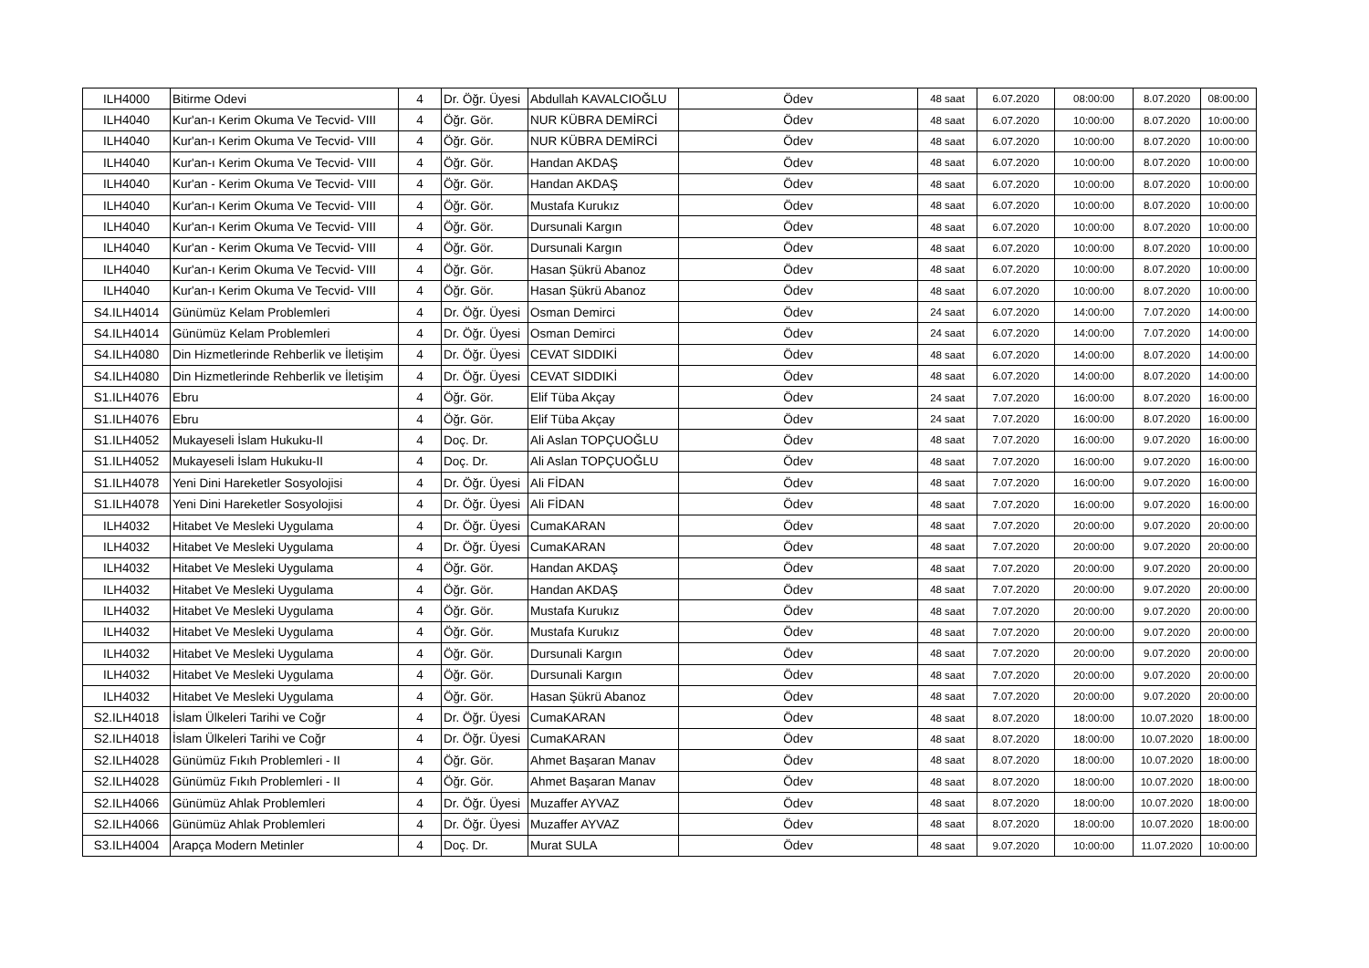| ILH4000 | Bitirme Odevi | 4 | Dr. Öğr. Üyesi | Abdullah KAVALCIOĞLU | Ödev | 48 saat | 6.07.2020 | 08:00:00 | 8.07.2020 | 08:00:00 |
| ILH4040 | Kur'an-ı Kerim Okuma Ve Tecvid- VIII | 4 | Öğr. Gör. | NUR KÜBRA DEMİRCİ | Ödev | 48 saat | 6.07.2020 | 10:00:00 | 8.07.2020 | 10:00:00 |
| ILH4040 | Kur'an-ı Kerim Okuma Ve Tecvid- VIII | 4 | Öğr. Gör. | NUR KÜBRA DEMİRCİ | Ödev | 48 saat | 6.07.2020 | 10:00:00 | 8.07.2020 | 10:00:00 |
| ILH4040 | Kur'an-ı Kerim Okuma Ve Tecvid- VIII | 4 | Öğr. Gör. | Handan AKDAŞ | Ödev | 48 saat | 6.07.2020 | 10:00:00 | 8.07.2020 | 10:00:00 |
| ILH4040 | Kur'an - Kerim Okuma Ve Tecvid- VIII | 4 | Öğr. Gör. | Handan AKDAŞ | Ödev | 48 saat | 6.07.2020 | 10:00:00 | 8.07.2020 | 10:00:00 |
| ILH4040 | Kur'an-ı Kerim Okuma Ve Tecvid- VIII | 4 | Öğr. Gör. | Mustafa Kurukız | Ödev | 48 saat | 6.07.2020 | 10:00:00 | 8.07.2020 | 10:00:00 |
| ILH4040 | Kur'an-ı Kerim Okuma Ve Tecvid- VIII | 4 | Öğr. Gör. | Dursunali Kargın | Ödev | 48 saat | 6.07.2020 | 10:00:00 | 8.07.2020 | 10:00:00 |
| ILH4040 | Kur'an - Kerim Okuma Ve Tecvid- VIII | 4 | Öğr. Gör. | Dursunali Kargın | Ödev | 48 saat | 6.07.2020 | 10:00:00 | 8.07.2020 | 10:00:00 |
| ILH4040 | Kur'an-ı Kerim Okuma Ve Tecvid- VIII | 4 | Öğr. Gör. | Hasan Şükrü Abanoz | Ödev | 48 saat | 6.07.2020 | 10:00:00 | 8.07.2020 | 10:00:00 |
| ILH4040 | Kur'an-ı Kerim Okuma Ve Tecvid- VIII | 4 | Öğr. Gör. | Hasan Şükrü Abanoz | Ödev | 48 saat | 6.07.2020 | 10:00:00 | 8.07.2020 | 10:00:00 |
| S4.ILH4014 | Günümüz Kelam Problemleri | 4 | Dr. Öğr. Üyesi | Osman Demirci | Ödev | 24 saat | 6.07.2020 | 14:00:00 | 7.07.2020 | 14:00:00 |
| S4.ILH4014 | Günümüz Kelam Problemleri | 4 | Dr. Öğr. Üyesi | Osman Demirci | Ödev | 24 saat | 6.07.2020 | 14:00:00 | 7.07.2020 | 14:00:00 |
| S4.ILH4080 | Din Hizmetlerinde Rehberlik ve İletişim | 4 | Dr. Öğr. Üyesi | CEVAT SIDDIKİ | Ödev | 48 saat | 6.07.2020 | 14:00:00 | 8.07.2020 | 14:00:00 |
| S4.ILH4080 | Din Hizmetlerinde Rehberlik ve İletişim | 4 | Dr. Öğr. Üyesi | CEVAT SIDDIKİ | Ödev | 48 saat | 6.07.2020 | 14:00:00 | 8.07.2020 | 14:00:00 |
| S1.ILH4076 | Ebru | 4 | Öğr. Gör. | Elif Tüba Akçay | Ödev | 24 saat | 7.07.2020 | 16:00:00 | 8.07.2020 | 16:00:00 |
| S1.ILH4076 | Ebru | 4 | Öğr. Gör. | Elif Tüba Akçay | Ödev | 24 saat | 7.07.2020 | 16:00:00 | 8.07.2020 | 16:00:00 |
| S1.ILH4052 | Mukayeseli İslam Hukuku-II | 4 | Doç. Dr. | Ali Aslan TOPÇUOĞLU | Ödev | 48 saat | 7.07.2020 | 16:00:00 | 9.07.2020 | 16:00:00 |
| S1.ILH4052 | Mukayeseli İslam Hukuku-II | 4 | Doç. Dr. | Ali Aslan TOPÇUOĞLU | Ödev | 48 saat | 7.07.2020 | 16:00:00 | 9.07.2020 | 16:00:00 |
| S1.ILH4078 | Yeni Dini Hareketler Sosyolojisi | 4 | Dr. Öğr. Üyesi | Ali FİDAN | Ödev | 48 saat | 7.07.2020 | 16:00:00 | 9.07.2020 | 16:00:00 |
| S1.ILH4078 | Yeni Dini Hareketler Sosyolojisi | 4 | Dr. Öğr. Üyesi | Ali FİDAN | Ödev | 48 saat | 7.07.2020 | 16:00:00 | 9.07.2020 | 16:00:00 |
| ILH4032 | Hitabet Ve Mesleki Uygulama | 4 | Dr. Öğr. Üyesi | CumaKARAN | Ödev | 48 saat | 7.07.2020 | 20:00:00 | 9.07.2020 | 20:00:00 |
| ILH4032 | Hitabet Ve Mesleki Uygulama | 4 | Dr. Öğr. Üyesi | CumaKARAN | Ödev | 48 saat | 7.07.2020 | 20:00:00 | 9.07.2020 | 20:00:00 |
| ILH4032 | Hitabet Ve Mesleki Uygulama | 4 | Öğr. Gör. | Handan AKDAŞ | Ödev | 48 saat | 7.07.2020 | 20:00:00 | 9.07.2020 | 20:00:00 |
| ILH4032 | Hitabet Ve Mesleki Uygulama | 4 | Öğr. Gör. | Handan AKDAŞ | Ödev | 48 saat | 7.07.2020 | 20:00:00 | 9.07.2020 | 20:00:00 |
| ILH4032 | Hitabet Ve Mesleki Uygulama | 4 | Öğr. Gör. | Mustafa Kurukız | Ödev | 48 saat | 7.07.2020 | 20:00:00 | 9.07.2020 | 20:00:00 |
| ILH4032 | Hitabet Ve Mesleki Uygulama | 4 | Öğr. Gör. | Mustafa Kurukız | Ödev | 48 saat | 7.07.2020 | 20:00:00 | 9.07.2020 | 20:00:00 |
| ILH4032 | Hitabet Ve Mesleki Uygulama | 4 | Öğr. Gör. | Dursunali Kargın | Ödev | 48 saat | 7.07.2020 | 20:00:00 | 9.07.2020 | 20:00:00 |
| ILH4032 | Hitabet Ve Mesleki Uygulama | 4 | Öğr. Gör. | Dursunali Kargın | Ödev | 48 saat | 7.07.2020 | 20:00:00 | 9.07.2020 | 20:00:00 |
| ILH4032 | Hitabet Ve Mesleki Uygulama | 4 | Öğr. Gör. | Hasan Şükrü Abanoz | Ödev | 48 saat | 7.07.2020 | 20:00:00 | 9.07.2020 | 20:00:00 |
| S2.ILH4018 | İslam Ülkeleri Tarihi ve Coğr | 4 | Dr. Öğr. Üyesi | CumaKARAN | Ödev | 48 saat | 8.07.2020 | 18:00:00 | 10.07.2020 | 18:00:00 |
| S2.ILH4018 | İslam Ülkeleri Tarihi ve Coğr | 4 | Dr. Öğr. Üyesi | CumaKARAN | Ödev | 48 saat | 8.07.2020 | 18:00:00 | 10.07.2020 | 18:00:00 |
| S2.ILH4028 | Günümüz Fıkıh Problemleri - II | 4 | Öğr. Gör. | Ahmet Başaran Manav | Ödev | 48 saat | 8.07.2020 | 18:00:00 | 10.07.2020 | 18:00:00 |
| S2.ILH4028 | Günümüz Fıkıh Problemleri - II | 4 | Öğr. Gör. | Ahmet Başaran Manav | Ödev | 48 saat | 8.07.2020 | 18:00:00 | 10.07.2020 | 18:00:00 |
| S2.ILH4066 | Günümüz Ahlak Problemleri | 4 | Dr. Öğr. Üyesi | Muzaffer AYVAZ | Ödev | 48 saat | 8.07.2020 | 18:00:00 | 10.07.2020 | 18:00:00 |
| S2.ILH4066 | Günümüz Ahlak Problemleri | 4 | Dr. Öğr. Üyesi | Muzaffer AYVAZ | Ödev | 48 saat | 8.07.2020 | 18:00:00 | 10.07.2020 | 18:00:00 |
| S3.ILH4004 | Arapça Modern Metinler | 4 | Doç. Dr. | Murat SULA | Ödev | 48 saat | 9.07.2020 | 10:00:00 | 11.07.2020 | 10:00:00 |